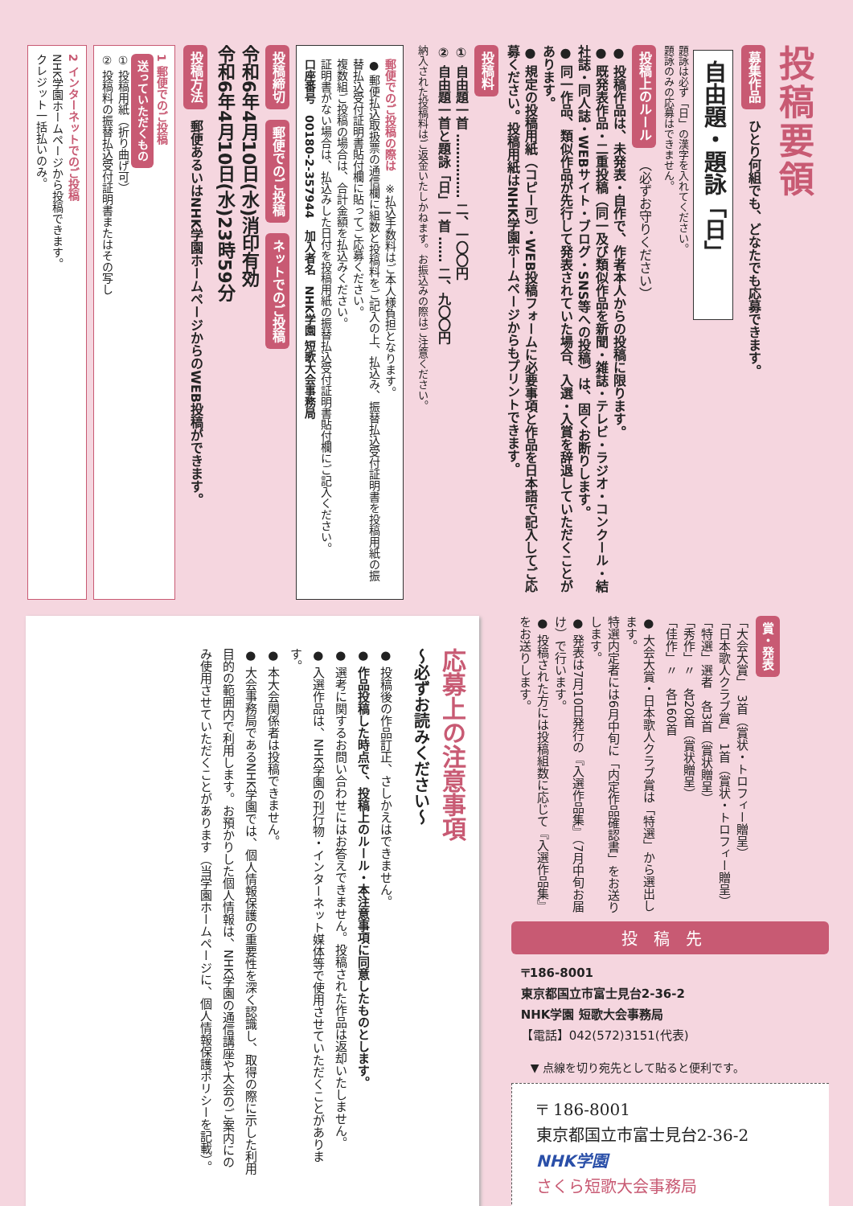投稿要領
募集作品 ひとり何組でも、どなたでも応募できます。
自由題・題詠「日」
題詠は必ず「日」の漢字を入れてください。
題詠のみの応募はできません。
投稿上のルール （必ずお守りください）
● 投稿作品は、未発表・自作で、作者本人からの投稿に限ります。
● 既発表作品・二重投稿（同一及び類似作品を新聞・雑誌・テレビ・ラジオ・コンクール・結社誌・同人誌・WEBサイト・ブログ・SNS等への投稿）は、固くお断りします。
● 同一作品、類似作品が先行して発表されていた場合、入選・入賞を辞退していただくことがあります。
● 規定の投稿用紙（コピー可）・WEB投稿フォームに必要事項と作品を日本語で記入してご応募ください。投稿用紙はNHK学園ホームページからもプリントできます。
投稿料
① 自由題一首 …………… 二、一〇〇円
② 自由題一首と題詠「日」一首 …… 二、九〇〇円
納入された投稿料はご返金いたしかねます。お振込みの際はご注意ください。
郵便でのご投稿の際は　※払込手数料はご本人様負担となります。
● 郵便払込取扱票の通信欄に組数と投稿料をご記入の上、払込み、振替払込受付証明書を投稿用紙の振替払込受付証明書貼付欄に貼ってご応募ください。
複数組ご投稿の場合は、合計金額を払込みください。
証明書がない場合は、払込みした日付を投稿用紙の振替払込受付証明書貼付欄にご記入ください。
口座番号　00180-2-357944　加入者名　NHK学園 短歌大会事務局
投稿締切 郵便でのご投稿 ネットでのご投稿
令和6年4月10日(水)消印有効
令和6年4月10日(水)23時59分
投稿方法 郵便あるいはNHK学園ホームページからのWEB投稿ができます。
1 郵便でのご投稿
送っていただくもの
① 投稿用紙（折り曲げ可）
② 投稿料の振替払込受付証明書またはその写し
2 インターネットでのご投稿
NHK学園ホームページから投稿できます。
クレジット一括払いのみ。
賞・発表
「大会大賞」　3首（賞状・トロフィー贈呈）
「日本歌人クラブ賞」　1首（賞状・トロフィー贈呈）
「特選」選者　各3首（賞状贈呈）
「秀作」〃　各20首（賞状贈呈）
「佳作」〃　各160首
● 大会大賞・日本歌人クラブ賞は「特選」から選出します。
特選内定者には6月中旬に「内定作品確認書」をお送りします。
● 発表は7月10日発行の『入選作品集』（7月中旬お届け）で行います。
● 投稿された方には投稿組数に応じて『入選作品集』をお送りします。
投稿先
〒186-8001
東京都国立市富士見台2-36-2
NHK学園 短歌大会事務局
【電話】042(572)3151(代表)
▼ 点線を切り宛先として貼ると便利です。
〒 186-8001
東京都国立市富士見台2-36-2
NHK学園
さくら短歌大会事務局
応募上の注意事項
～必ずお読みください～
● 投稿後の作品訂正、さしかえはできません。
● 作品投稿した時点で、投稿上のルール・本注意事項に同意したものとします。
● 選考に関するお問い合わせにはお答えできません。投稿された作品は返却いたしません。
● 入選作品は、NHK学園の刊行物・インターネット媒体等で使用させていただくことがあります。
● 本大会関係者は投稿できません。
● 大会事務局であるNHK学園では、個人情報保護の重要性を深く認識し、取得の際に示した利用目的の範囲内で利用します。お預かりした個人情報は、NHK学園の通信講座や大会のご案内にのみ使用させていただくことがあります（当学園ホームページに、個人情報保護ポリシーを記載）。